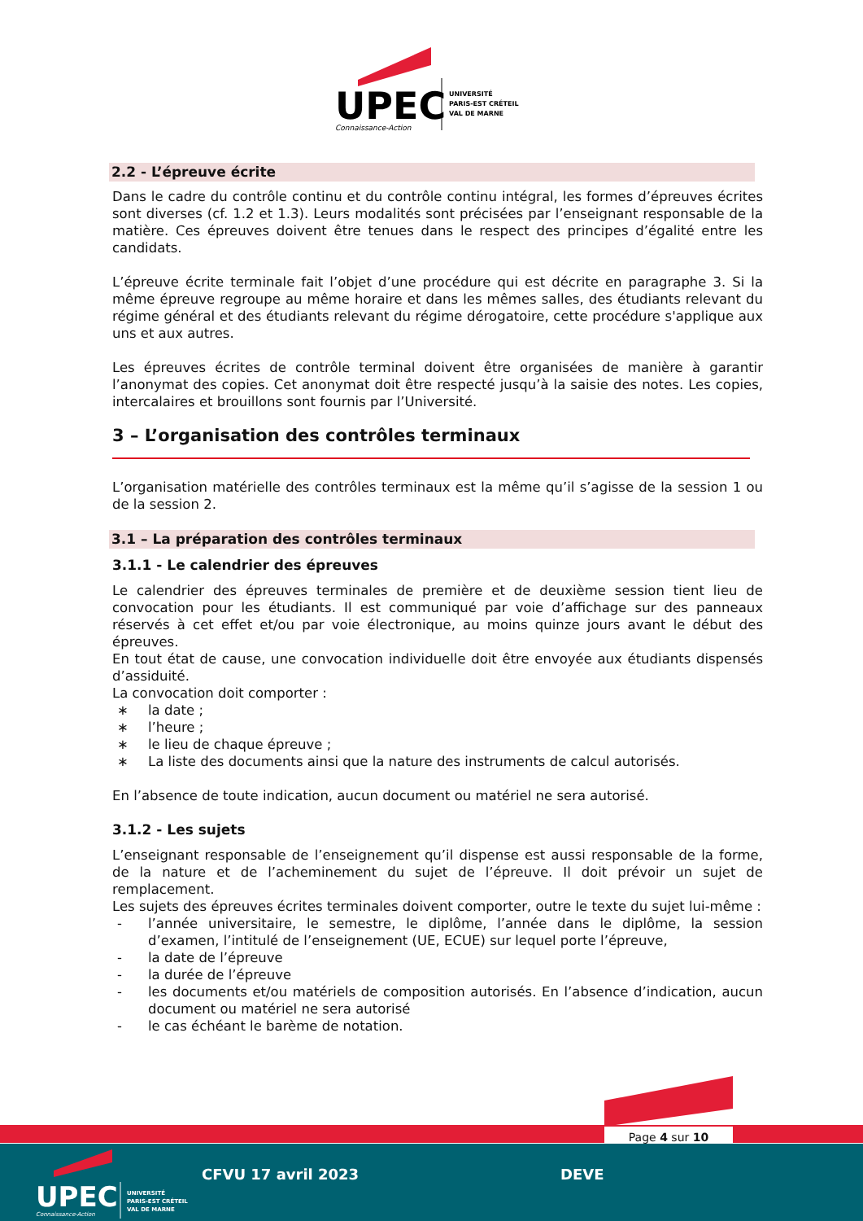UPEC
Connaissance-Action
UNIVERSITÉ
PARIS-EST CRÉTEIL
VAL DE MARNE
2.2 - L’épreuve écrite
Dans le cadre du contrôle continu et du contrôle continu intégral, les formes d’épreuves écrites sont diverses (cf. 1.2 et 1.3). Leurs modalités sont précisées par l’enseignant responsable de la matière. Ces épreuves doivent être tenues dans le respect des principes d’égalité entre les candidats.
L’épreuve écrite terminale fait l’objet d’une procédure qui est décrite en paragraphe 3. Si la même épreuve regroupe au même horaire et dans les mêmes salles, des étudiants relevant du régime général et des étudiants relevant du régime dérogatoire, cette procédure s'applique aux uns et aux autres.
Les épreuves écrites de contrôle terminal doivent être organisées de manière à garantir l’anonymat des copies. Cet anonymat doit être respecté jusqu’à la saisie des notes. Les copies, intercalaires et brouillons sont fournis par l’Université.
3 – L’organisation des contrôles terminaux
L’organisation matérielle des contrôles terminaux est la même qu’il s’agisse de la session 1 ou de la session 2.
3.1 – La préparation des contrôles terminaux
3.1.1 - Le calendrier des épreuves
Le calendrier des épreuves terminales de première et de deuxième session tient lieu de convocation pour les étudiants. Il est communiqué par voie d’affichage sur des panneaux réservés à cet effet et/ou par voie électronique, au moins quinze jours avant le début des épreuves.
En tout état de cause, une convocation individuelle doit être envoyée aux étudiants dispensés d’assiduité.
La convocation doit comporter :
∗ la date ;
∗ l’heure ;
∗ le lieu de chaque épreuve ;
∗ La liste des documents ainsi que la nature des instruments de calcul autorisés.
En l’absence de toute indication, aucun document ou matériel ne sera autorisé.
3.1.2 - Les sujets
L’enseignant responsable de l’enseignement qu’il dispense est aussi responsable de la forme, de la nature et de l’acheminement du sujet de l’épreuve. Il doit prévoir un sujet de remplacement.
Les sujets des épreuves écrites terminales doivent comporter, outre le texte du sujet lui-même :
- l’année universitaire, le semestre, le diplôme, l’année dans le diplôme, la session d’examen, l’intitulé de l’enseignement (UE, ECUE) sur lequel porte l’épreuve,
- la date de l’épreuve
- la durée de l’épreuve
- les documents et/ou matériels de composition autorisés. En l’absence d’indication, aucun document ou matériel ne sera autorisé
- le cas échéant le barème de notation.
Page 4 sur 10
UPEC
Connaissance-Action
UNIVERSITÉ
PARIS-EST CRÉTEIL
VAL DE MARNE
CFVU 17 avril 2023 DEVE